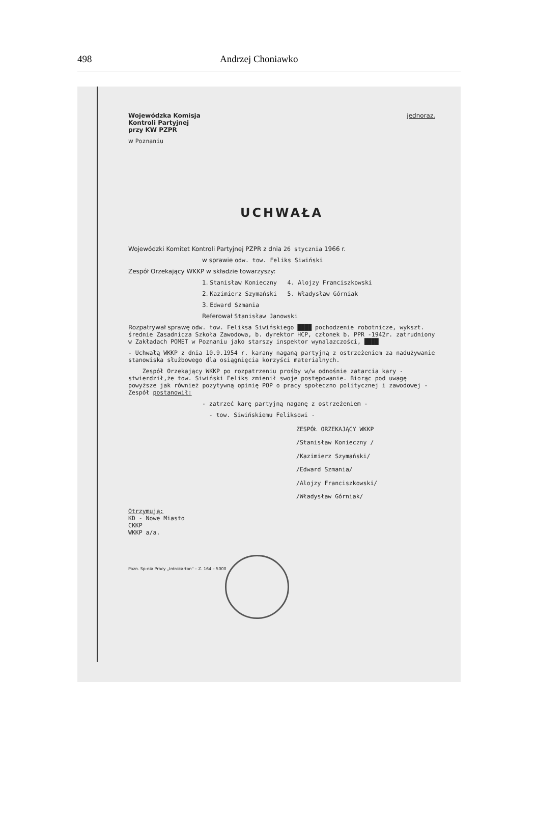498 Andrzej Choniawko
Wojewódzka Komisja
Kontroli Partyjnej
przy KW PZPR jednoraz.
w Poznaniu
UCHWAŁA
Wojewódzki Komitet Kontroli Partyjnej PZPR z dnia 26 stycznia 1966 r.
w sprawie odw. tow. Feliks Siwiński
Zespół Orzekający WKKP w składzie towarzyszy:
1. Stanisław Konieczny 4. Alojzy Franciszkowski
2. Kazimierz Szymański 5. Władysław Górniak
3. Edward Szmania
Referował Stanisław Janowski
Rozpatrywał sprawę odw. tow. Feliksa Siwińskiego ████ pochodzenie robotnicze, wykszt. średnie Zasadnicza Szkoła Zawodowa, b. dyrektor HCP, członek b. PPR -1942r. zatrudniony w Zakładach POMET w Poznaniu jako starszy inspektor wynalazczości, ████
- Uchwałą WKKP z dnia 10.9.1954 r. karany naganą partyjną z ostrzeżeniem za nadużywanie stanowiska służbowego dla osiągnięcia korzyści materialnych.
Zespół Orzekający WKKP po rozpatrzeniu prośby w/w odnośnie zatarcia kary - stwierdził,że tow. Siwiński Feliks zmienił swoje postępowanie. Biorąc pod uwagę powyższe jak również pozytywną opinię POP o pracy społeczno politycznej i zawodowej - Zespół postanowił:
- zatrzeć karę partyjną naganę z ostrzeżeniem -
- tow. Siwińskiemu Feliksowi -
ZESPÓŁ ORZEKAJĄCY WKKP
/Stanisław Konieczny /
/Kazimierz Szymański/
/Edward Szmania/
/Alojzy Franciszkowski/
/Władysław Górniak/
Otrzymują:
KD - Nowe Miasto
CKKP
WKKP a/a.
Pozn. Sp-nia Pracy „Introkarton" – Z. 164 – 5000